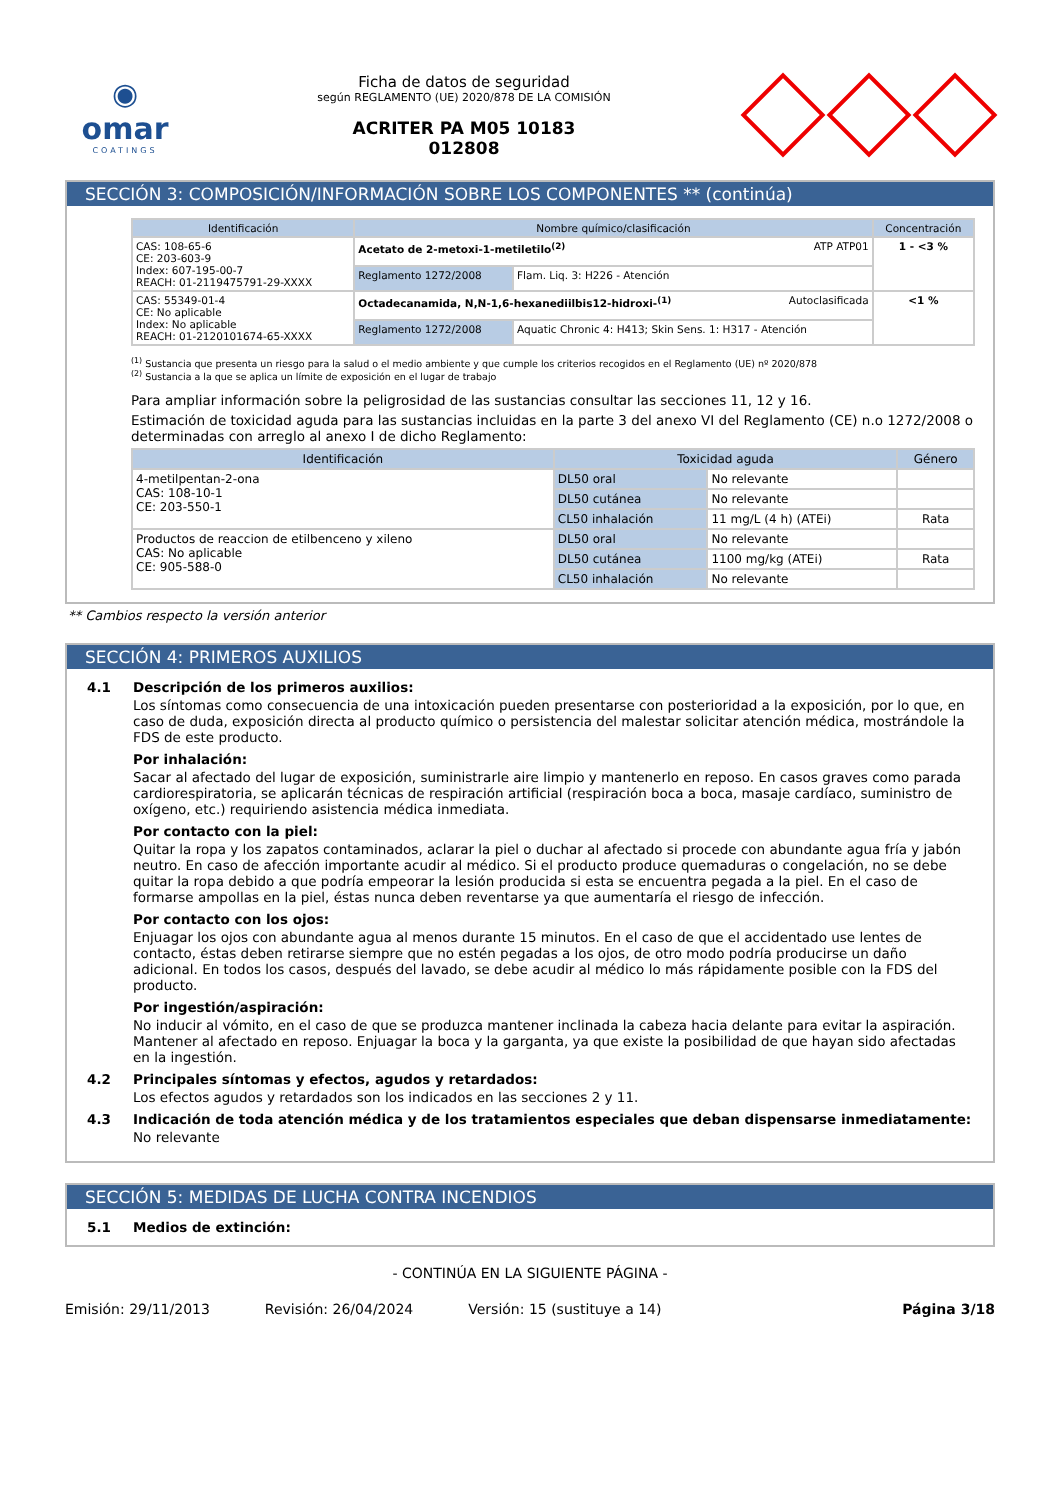◉
omar
COATINGS
Ficha de datos de seguridad
según REGLAMENTO (UE) 2020/878 DE LA COMISIÓN
ACRITER PA M05 10183
012808
SECCIÓN 3: COMPOSICIÓN/INFORMACIÓN SOBRE LOS COMPONENTES ** (continúa)
| Identificación | Nombre químico/clasificación | | Concentración |
| --- | --- | --- | --- |
| CAS: 108-65-6 CE: 203-603-9 Index: 607-195-00-7 REACH: 01-2119475791-29-XXXX | Acetato de 2-metoxi-1-metiletilo<sup>(2)</sup> ATP ATP01 | | 1 - <3 % |
| | Reglamento 1272/2008 | Flam. Liq. 3: H226 - Atención | |
| CAS: 55349-01-4 CE: No aplicable Index: No aplicable REACH: 01-2120101674-65-XXXX | Octadecanamida, N,N-1,6-hexanediilbis12-hidroxi-<sup>(1)</sup> Autoclasificada | | <1 % |
| | Reglamento 1272/2008 | Aquatic Chronic 4: H413; Skin Sens. 1: H317 - Atención | |
<sup>(1)</sup> Sustancia que presenta un riesgo para la salud o el medio ambiente y que cumple los criterios recogidos en el Reglamento (UE) nº 2020/878
<sup>(2)</sup> Sustancia a la que se aplica un límite de exposición en el lugar de trabajo
Para ampliar información sobre la peligrosidad de las sustancias consultar las secciones 11, 12 y 16.
Estimación de toxicidad aguda para las sustancias incluidas en la parte 3 del anexo VI del Reglamento (CE) n.o 1272/2008 o determinadas con arreglo al anexo I de dicho Reglamento:
| Identificación | Toxicidad aguda | | Género |
| --- | --- | --- | --- |
| 4-metilpentan-2-ona CAS: 108-10-1 CE: 203-550-1 | DL50 oral | No relevante | |
| | DL50 cutánea | No relevante | |
| | CL50 inhalación | 11 mg/L (4 h) (ATEi) | Rata |
| Productos de reaccion de etilbenceno y xileno CAS: No aplicable CE: 905-588-0 | DL50 oral | No relevante | |
| | DL50 cutánea | 1100 mg/kg (ATEi) | Rata |
| | CL50 inhalación | No relevante | |
** Cambios respecto la versión anterior
SECCIÓN 4: PRIMEROS AUXILIOS
4.1 Descripción de los primeros auxilios:
Los síntomas como consecuencia de una intoxicación pueden presentarse con posterioridad a la exposición, por lo que, en caso de duda, exposición directa al producto químico o persistencia del malestar solicitar atención médica, mostrándole la FDS de este producto.
Por inhalación:
Sacar al afectado del lugar de exposición, suministrarle aire limpio y mantenerlo en reposo. En casos graves como parada cardiorespiratoria, se aplicarán técnicas de respiración artificial (respiración boca a boca, masaje cardíaco, suministro de oxígeno, etc.) requiriendo asistencia médica inmediata.
Por contacto con la piel:
Quitar la ropa y los zapatos contaminados, aclarar la piel o duchar al afectado si procede con abundante agua fría y jabón neutro. En caso de afección importante acudir al médico. Si el producto produce quemaduras o congelación, no se debe quitar la ropa debido a que podría empeorar la lesión producida si esta se encuentra pegada a la piel. En el caso de formarse ampollas en la piel, éstas nunca deben reventarse ya que aumentaría el riesgo de infección.
Por contacto con los ojos:
Enjuagar los ojos con abundante agua al menos durante 15 minutos. En el caso de que el accidentado use lentes de contacto, éstas deben retirarse siempre que no estén pegadas a los ojos, de otro modo podría producirse un daño adicional. En todos los casos, después del lavado, se debe acudir al médico lo más rápidamente posible con la FDS del producto.
Por ingestión/aspiración:
No inducir al vómito, en el caso de que se produzca mantener inclinada la cabeza hacia delante para evitar la aspiración. Mantener al afectado en reposo. Enjuagar la boca y la garganta, ya que existe la posibilidad de que hayan sido afectadas en la ingestión.
4.2 Principales síntomas y efectos, agudos y retardados:
Los efectos agudos y retardados son los indicados en las secciones 2 y 11.
4.3 Indicación de toda atención médica y de los tratamientos especiales que deban dispensarse inmediatamente:
No relevante
SECCIÓN 5: MEDIDAS DE LUCHA CONTRA INCENDIOS
5.1 Medios de extinción:
- CONTINÚA EN LA SIGUIENTE PÁGINA -
Emisión: 29/11/2013 Revisión: 26/04/2024 Versión: 15 (sustituye a 14) Página 3/18